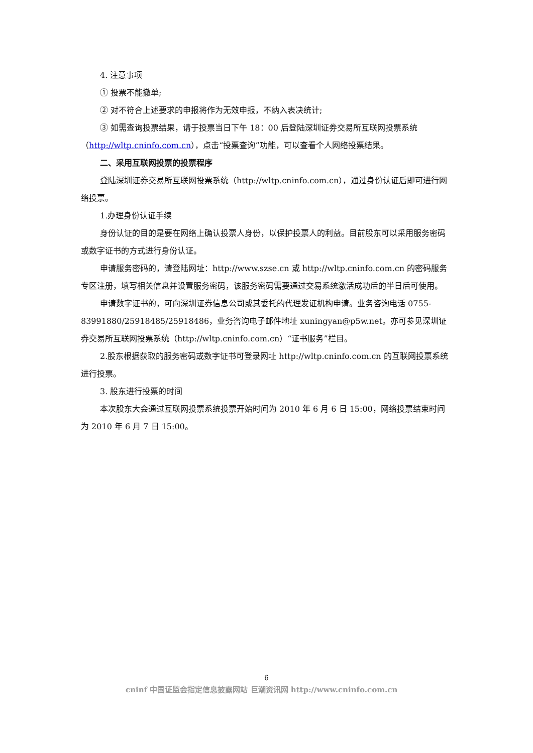4. 注意事项
① 投票不能撤单;
② 对不符合上述要求的申报将作为无效申报，不纳入表决统计;
③ 如需查询投票结果，请于投票当日下午 18：00 后登陆深圳证券交易所互联网投票系统（http://wltp.cninfo.com.cn），点击“投票查询”功能，可以查看个人网络投票结果。
二、采用互联网投票的投票程序
登陆深圳证券交易所互联网投票系统（http://wltp.cninfo.com.cn），通过身份认证后即可进行网络投票。
1.办理身份认证手续
身份认证的目的是要在网络上确认投票人身份，以保护投票人的利益。目前股东可以采用服务密码或数字证书的方式进行身份认证。
申请服务密码的，请登陆网址：http://www.szse.cn 或 http://wltp.cninfo.com.cn 的密码服务专区注册，填写相关信息并设置服务密码，该服务密码需要通过交易系统激活成功后的半日后可使用。
申请数字证书的，可向深圳证券信息公司或其委托的代理发证机构申请。业务咨询电话 0755-83991880/25918485/25918486，业务咨询电子邮件地址 xuningyan@p5w.net。亦可参见深圳证券交易所互联网投票系统（http://wltp.cninfo.com.cn）“证书服务”栏目。
2.股东根据获取的服务密码或数字证书可登录网址 http://wltp.cninfo.com.cn 的互联网投票系统进行投票。
3. 股东进行投票的时间
本次股东大会通过互联网投票系统投票开始时间为 2010 年 6 月 6 日 15:00，网络投票结束时间为 2010 年 6 月 7 日 15:00。
6
cninf 中国证监会指定信息披露网站 巨潮资讯网 http://www.cninfo.com.cn